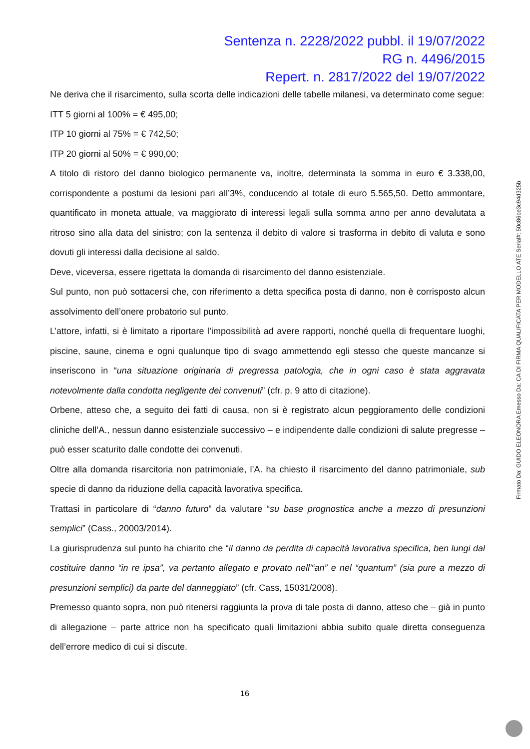Sentenza n. 2228/2022 pubbl. il 19/07/2022
RG n. 4496/2015
Repert. n. 2817/2022 del 19/07/2022
Ne deriva che il risarcimento, sulla scorta delle indicazioni delle tabelle milanesi, va determinato come segue:
ITT 5 giorni al 100% = € 495,00;
ITP 10 giorni al 75% = € 742,50;
ITP 20 giorni al 50% = € 990,00;
A titolo di ristoro del danno biologico permanente va, inoltre, determinata la somma in euro € 3.338,00, corrispondente a postumi da lesioni pari all’3%, conducendo al totale di euro 5.565,50. Detto ammontare, quantificato in moneta attuale, va maggiorato di interessi legali sulla somma anno per anno devalutata a ritroso sino alla data del sinistro; con la sentenza il debito di valore si trasforma in debito di valuta e sono dovuti gli interessi dalla decisione al saldo.
Deve, viceversa, essere rigettata la domanda di risarcimento del danno esistenziale.
Sul punto, non può sottacersi che, con riferimento a detta specifica posta di danno, non è corrisposto alcun assolvimento dell’onere probatorio sul punto.
L’attore, infatti, si è limitato a riportare l’impossibilità ad avere rapporti, nonché quella di frequentare luoghi, piscine, saune, cinema e ogni qualunque tipo di svago ammettendo egli stesso che queste mancanze si inseriscono in “una situazione originaria di pregressa patologia, che in ogni caso è stata aggravata notevolmente dalla condotta negligente dei convenuti” (cfr. p. 9 atto di citazione).
Orbene, atteso che, a seguito dei fatti di causa, non si è registrato alcun peggioramento delle condizioni cliniche dell’A., nessun danno esistenziale successivo – e indipendente dalle condizioni di salute pregresse – può esser scaturito dalle condotte dei convenuti.
Oltre alla domanda risarcitoria non patrimoniale, l’A. ha chiesto il risarcimento del danno patrimoniale, sub specie di danno da riduzione della capacità lavorativa specifica.
Trattasi in particolare di “danno futuro” da valutare “su base prognostica anche a mezzo di presunzioni semplici” (Cass., 20003/2014).
La giurisprudenza sul punto ha chiarito che “il danno da perdita di capacità lavorativa specifica, ben lungi dal costituire danno “in re ipsa”, va pertanto allegato e provato nell'“an” e nel “quantum” (sia pure a mezzo di presunzioni semplici) da parte del danneggiato” (cfr. Cass, 15031/2008).
Premesso quanto sopra, non può ritenersi raggiunta la prova di tale posta di danno, atteso che – già in punto di allegazione – parte attrice non ha specificato quali limitazioni abbia subito quale diretta conseguenza dell’errore medico di cui si discute.
16
Firmato Da: GUIDO ELEONORA Emesso Da: CA DI FIRMA QUALIFICATA PER MODELLO ATE Serial#: 50c86be3c94d325b